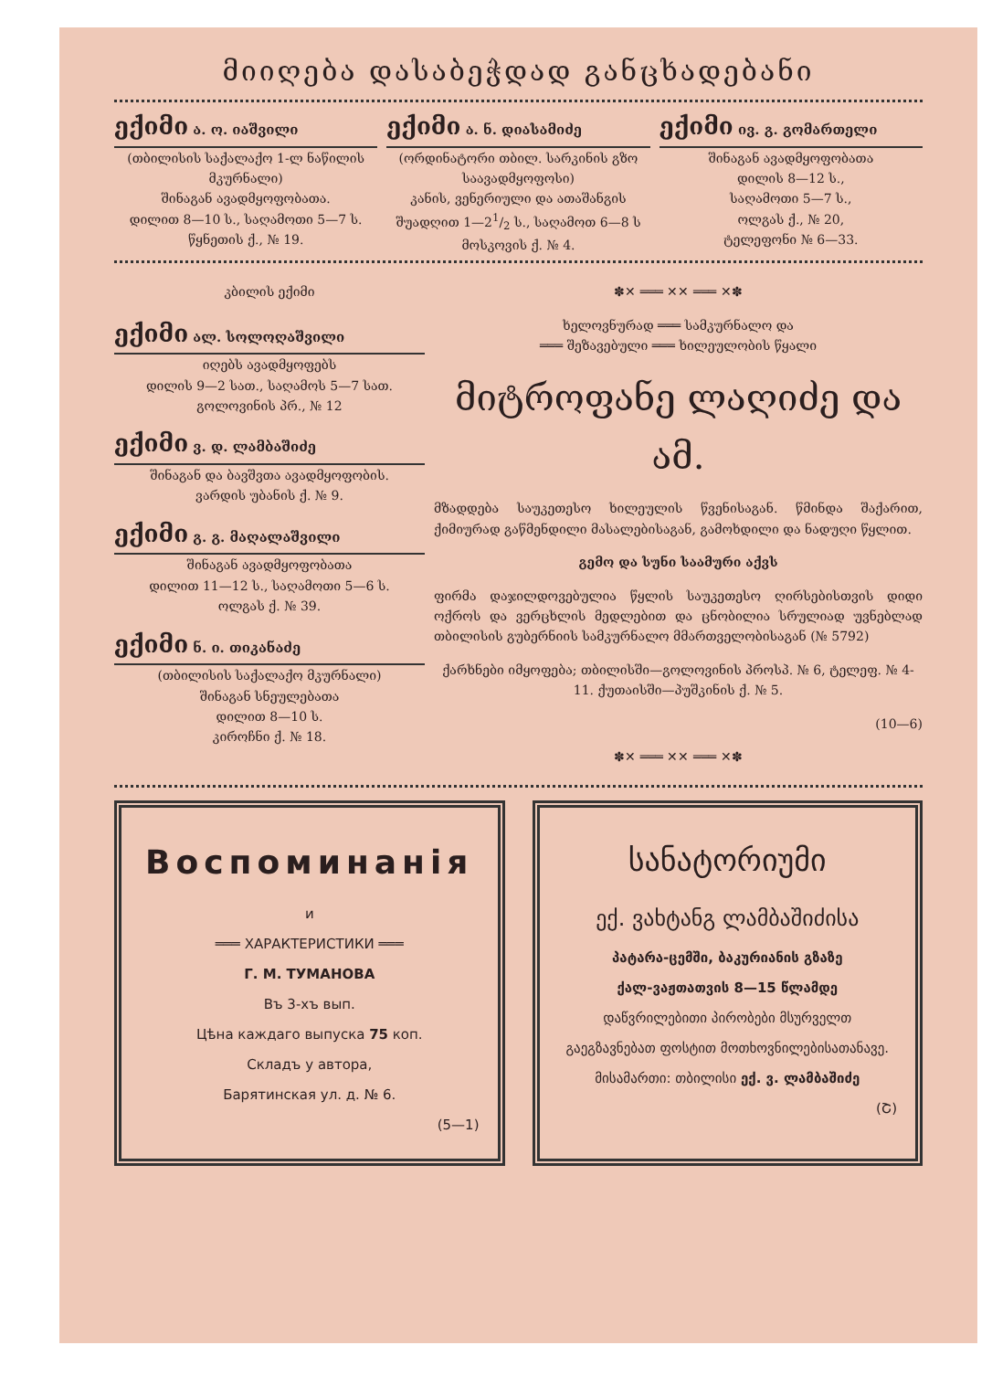მიიღება დასაბეჭდად განცხადებანი
ექიმი ა. ო. იაშვილი
(თბილისის საქალაქო 1-ლ ნაწილის მკურნალი)
შინაგან ავადმყოფობათა.
დილით 8—10 ს., საღამოთი 5—7 ს.
წყნეთის ქ., № 19.
ექიმი ა. ნ. დიასამიძე
(ორდინატორი თბილ. სარკინის გზო საავადმყოფოსი)
კანის, ვენერიული და ათაშანგის
შუადღით 1—21/2 ს., საღამოთ 6—8 ს
მოსკოვის ქ. № 4.
ექიმი ივ. გ. გომართელი
შინაგან ავადმყოფობათა
დილის 8—12 ს.,
საღამოთი 5—7 ს.,
ოლგას ქ., № 20,
ტელეფონი № 6—33.
კბილის ექიმი
ექიმი ალ. სოლოღაშვილი
იღებს ავადმყოფებს
დილის 9—2 სათ., საღამოს 5—7 სათ.
გოლოვინის პრ., № 12
ექიმი ვ. დ. ლამბაშიძე
შინაგან და ბავშვთა ავადმყოფობის.
ვარდის უბანის ქ. № 9.
ექიმი გ. გ. მაღალაშვილი
შინაგან ავადმყოფობათა
დილით 11—12 ს., საღამოთი 5—6 ს.
ოლგას ქ. № 39.
ექიმი ნ. ი. თიკანაძე
(თბილისის საქალაქო მკურნალი)
შინაგან სნეულებათა
დილით 8—10 ს.
კიროჩნი ქ. № 18.
✽✕ ═══ ✕✕ ═══ ✕✽
ხელოვნურად ═══ სამკურნალო და
═══ შეზავებული ═══ ხილეულობის წყალი
მიტროფანე ლაღიძე და ამ.
მზადდება საუკეთესო ხილეულის წვენისაგან. წმინდა შაქარით, ქიმიურად გაწმენდილი მასალებისაგან, გამოხდილი და ნადუღი წყლით.
გემო და სუნი საამური აქვს
ფირმა დაჯილდოვებულია წყლის საუკეთესო ღირსებისთვის დიდი ოქროს და ვერცხლის მედლებით და ცნობილია სრულიად უვნებლად თბილისის გუბერნიის სამკურნალო მმართველობისაგან (№ 5792)
ქარხნები იმყოფება; თბილისში—გოლოვინის პროსპ. № 6, ტელეფ. № 4-11. ქუთაისში—პუშკინის ქ. № 5.
(10—6)
✽✕ ═══ ✕✕ ═══ ✕✽
Воспоминанія
и
═══ ХАРАКТЕРИСТИКИ ═══
Г. М. ТУМАНОВА
Въ 3-хъ вып.
Цѣна каждаго выпуска 75 коп.
Складъ у автора,
Барятинская ул. д. № 6.
(5—1)
სანატორიუმი
ექ. ვახტანგ ლამბაშიძისა
პატარა-ცემში, ბაკურიანის გზაზე
ქალ-ვაჟთათვის 8—15 წლამდე
დაწვრილებითი პირობები მსურველთ გაეგზავნებათ ფოსტით მოთხოვნილებისათანავე.
მისამართი: თბილისი ექ. ვ. ლამბაშიძე
(Շ)